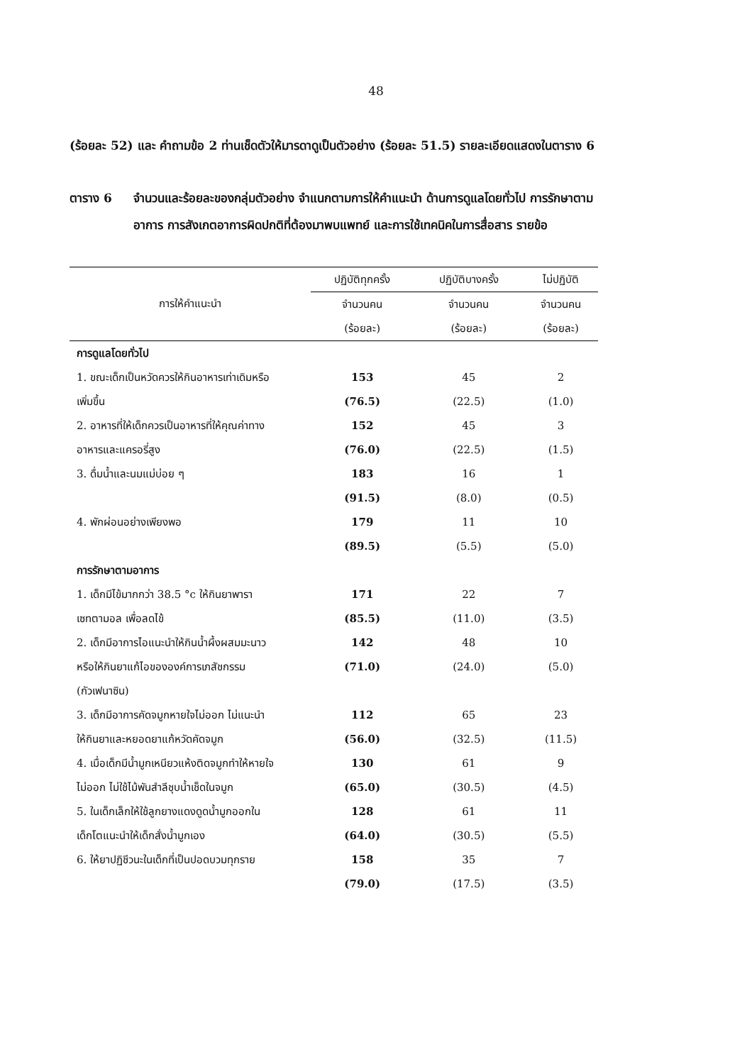48
(ร้อยละ 52) และ คำถามข้อ 2 ท่านเช็ดตัวให้มารดาดูเป็นตัวอย่าง (ร้อยละ 51.5) รายละเอียดแสดงในตาราง 6
ตาราง 6 จำนวนและร้อยละของกลุ่มตัวอย่าง จำแนกตามการให้คำแนะนำ ด้านการดูแลโดยทั่วไป การรักษาตามอาการ การสังเกตอาการผิดปกติที่ต้องมาพบแพทย์ และการใช้เทคนิคในการสื่อสาร รายข้อ
| การให้คำแนะนำ | ปฏิบัติทุกครั้ง | ปฏิบัติบางครั้ง | ไม่ปฏิบัติ |
| --- | --- | --- | --- |
| | จำนวนคน | จำนวนคน | จำนวนคน |
| | (ร้อยละ) | (ร้อยละ) | (ร้อยละ) |
| การดูแลโดยทั่วไป | | | |
| 1. ขณะเด็กเป็นหวัดควรให้กินอาหารเท่าเดิมหรือ | 153 | 45 | 2 |
| เพิ่มขึ้น | (76.5) | (22.5) | (1.0) |
| 2. อาหารที่ให้เด็กควรเป็นอาหารที่ให้คุณค่าทาง | 152 | 45 | 3 |
| อาหารและแครอรี่สูง | (76.0) | (22.5) | (1.5) |
| 3. ดื่มน้ำและนมแม่บ่อย ๆ | 183 | 16 | 1 |
| | (91.5) | (8.0) | (0.5) |
| 4. พักผ่อนอย่างเพียงพอ | 179 | 11 | 10 |
| | (89.5) | (5.5) | (5.0) |
| การรักษาตามอาการ | | | |
| 1. เด็กมีไข้มากกว่า 38.5 °c ให้กินยาพารา | 171 | 22 | 7 |
| เซทตามอล เพื่อลดไข้ | (85.5) | (11.0) | (3.5) |
| 2. เด็กมีอาการไอแนะนำให้กินน้ำผึ้งผสมมะนาว | 142 | 48 | 10 |
| หรือให้กินยาแก้ไอขององค์การเภสัชกรรม | (71.0) | (24.0) | (5.0) |
| (กัวเฟนาซิน) | | | |
| 3. เด็กมีอาการคัดจมูกหายใจไม่ออก ไม่แนะนำ | 112 | 65 | 23 |
| ให้กินยาและหยอดยาแก้หวัดคัดจมูก | (56.0) | (32.5) | (11.5) |
| 4. เมื่อเด็กมีน้ำมูกเหนียวแห้งติดจมูกทำให้หายใจ | 130 | 61 | 9 |
| ไม่ออก ไม่ใช้ไม้พันสำลีชุบน้ำเช็ดในจมูก | (65.0) | (30.5) | (4.5) |
| 5. ในเด็กเล็กให้ใช้ลูกยางแดงดูดน้ำมูกออกใน | 128 | 61 | 11 |
| เด็กโตแนะนำให้เด็กสั่งน้ำมูกเอง | (64.0) | (30.5) | (5.5) |
| 6. ให้ยาปฏิชีวนะในเด็กที่เป็นปอดบวมทุกราย | 158 | 35 | 7 |
| | (79.0) | (17.5) | (3.5) |